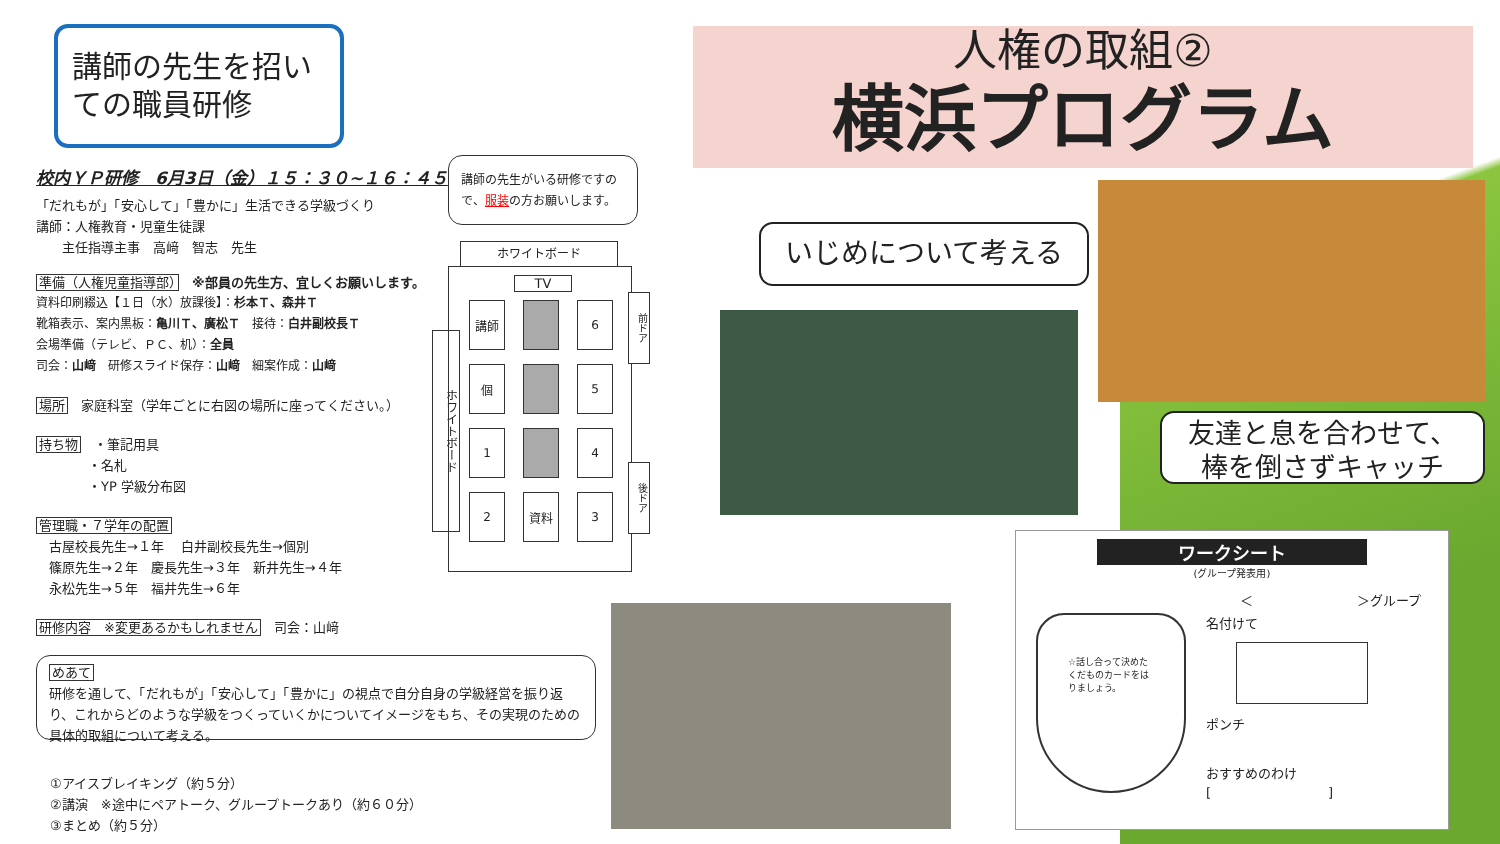講師の先生を招いての職員研修
人権の取組②
横浜プログラム
校内ＹＰ研修　6月3日（金）１５：３０~１６：４５
「だれもが」「安心して」「豊かに」生活できる学級づくり
講師：人権教育・児童生徒課
　　主任指導主事　高﨑　智志　先生
準備（人権児童指導部）　※部員の先生方、宜しくお願いします。
資料印刷綴込【１日（水）放課後】：杉本Ｔ、森井Ｔ
靴箱表示、案内黒板：亀川Ｔ、廣松Ｔ　接待：白井副校長Ｔ
会場準備（テレビ、ＰＣ、机）：全員
司会：山﨑　研修スライド保存：山﨑　細案作成：山﨑
場所　家庭科室（学年ごとに右図の場所に座ってください。）
持ち物　・筆記用具
　　　　・名札
　　　　・YP 学級分布図
管理職・７学年の配置
　古屋校長先生→１年　 白井副校長先生→個別
　篠原先生→２年　慶長先生→３年　新井先生→４年
　永松先生→５年　福井先生→６年
研修内容　※変更あるかもしれません　司会：山﨑
めあて
研修を通して、「だれもが」「安心して」「豊かに」の視点で自分自身の学級経営を振り返り、これからどのような学級をつくっていくかについてイメージをもち、その実現のための具体的取組について考える。
①アイスブレイキング（約５分）
②講演　※途中にペアトーク、グループトークあり（約６０分）
③まとめ（約５分）
講師の先生がいる研修ですので、服装の方お願いします。
ホワイトボード
ホワイトボード
TV
講師 6 個 5 1 4 2 資料 3
前ドア
後ドア
いじめについて考える
友達と息を合わせて、
棒を倒さずキャッチ
ワークシート
(グループ発表用)
＜　　　　　　　　＞グループ
☆話し合って決めたくだものカードをはりましょう。
名付けて
ポンチ
おすすめのわけ
[　　　　　　　　　]